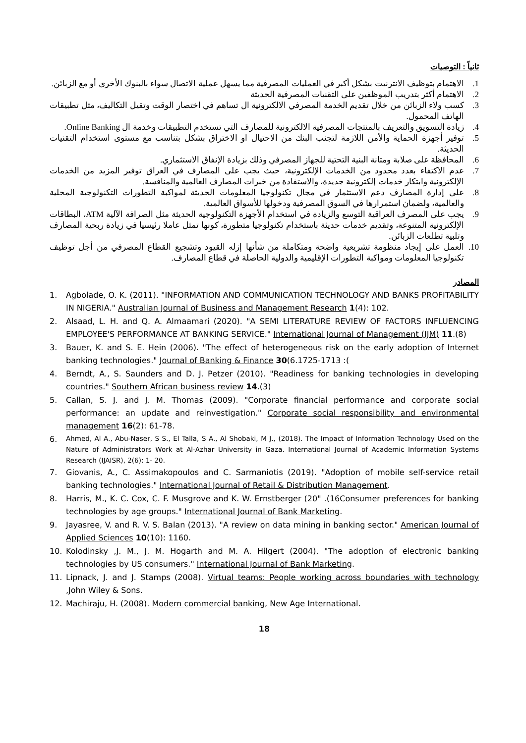ثانياً : التوصيات
1. الاهتمام بتوظيف الانترنيت بشكل أكبر في العمليات المصرفية مما يسهل عملية الاتصال سواء بالبنوك الأخرى أو مع الزبائن.
2. الاهتمام أكثر بتدريب الموظفين على التقنيات المصرفية الحديثة
3. كسب ولاء الزبائن من خلال تقديم الخدمة المصرفي الالكترونية ال تساهم في اختصار الوقت وتقيل التكاليف، مثل تطبيقات الهاتف المحمول.
4. زيادة التسويق والتعريف بالمنتجات المصرفية الالكترونية للمصارف التي تستخدم التطبيقات وخدمة ال Online Banking.
5. توفير أجهزة الحماية والأمن اللازمة لتجنب البنك من الاحتيال او الاختراق بشكل بتناسب مع مستوى استخدام التقنيات الحديثة.
6. المحافظة على صلابة ومتانة البنية التحتية للجهاز المصرفي وذلك بزيادة الإنفاق الاستثماري.
7. عدم الاكتفاء بعدد محدود من الخدمات الإلكترونية، حيث يجب على المصارف في العراق توفير المزيد من الخدمات الإلكترونية وابتكار خدمات إلكترونية جديدة، والاستفادة من خبرات المصارف العالمية والمنافسة.
8. على إدارة المصارف دعم الاستثمار في مجال تكنولوجيا المعلومات الحديثة لمواكبة التطورات التكنولوجية المحلية والعالمية، ولضمان استمرارها في السوق المصرفية ودخولها للأسواق العالمية.
9. يجب على المصرف العراقية التوسع والزيادة في استخدام الأجهزة التكنولوجية الحديثة مثل الصرافة الآلية ATM، البطاقات الإلكترونية المتنوعة، وتقديم خدمات حديثة باستخدام تكنولوجيا متطورة، كونها تمثل عاملا رئيسيا في زيادة ربحية المصارف وتلبية تطلعات الزبائن.
10. العمل على إيجاد منظومة تشريعية واضحة ومتكاملة من شأنها إزله القيود وتشجيع القطاع المصرفي من أجل توظيف تكنولوجيا المعلومات ومواكبة التطورات الإقليمية والدولية الحاصلة في قطاع المصارف.
المصادر
1. Agbolade, O. K. (2011). "INFORMATION AND COMMUNICATION TECHNOLOGY AND BANKS PROFITABILITY IN NIGERIA." Australian Journal of Business and Management Research 1(4): 102.
2. Alsaad, L. H. and Q. A. Almaamari (2020). "A SEMI LITERATURE REVIEW OF FACTORS INFLUENCING EMPLOYEE'S PERFORMANCE AT BANKING SERVICE." International Journal of Management (IJM) 11.(8)
3. Bauer, K. and S. E. Hein (2006). "The effect of heterogeneous risk on the early adoption of Internet banking technologies." Journal of Banking & Finance 30(6.1725-1713 :(
4. Berndt, A., S. Saunders and D. J. Petzer (2010). "Readiness for banking technologies in developing countries." Southern African business review 14.(3)
5. Callan, S. J. and J. M. Thomas (2009). "Corporate financial performance and corporate social performance: an update and reinvestigation." Corporate social responsibility and environmental management 16(2): 61-78.
6. Ahmed, Al A., Abu-Naser, S S., El Talla, S A., Al Shobaki, M J., (2018). The Impact of Information Technology Used on the Nature of Administrators Work at Al-Azhar University in Gaza. International Journal of Academic Information Systems Research (IJAISR), 2(6): 1- 20.
7. Giovanis, A., C. Assimakopoulos and C. Sarmaniotis (2019). "Adoption of mobile self-service retail banking technologies." International Journal of Retail & Distribution Management.
8. Harris, M., K. C. Cox, C. F. Musgrove and K. W. Ernstberger (20" .(16Consumer preferences for banking technologies by age groups." International Journal of Bank Marketing.
9. Jayasree, V. and R. V. S. Balan (2013). "A review on data mining in banking sector." American Journal of Applied Sciences 10(10): 1160.
10. Kolodinsky ,J. M., J. M. Hogarth and M. A. Hilgert (2004). "The adoption of electronic banking technologies by US consumers." International Journal of Bank Marketing.
11. Lipnack, J. and J. Stamps (2008). Virtual teams: People working across boundaries with technology ,John Wiley & Sons.
12. Machiraju, H. (2008). Modern commercial banking, New Age International.
18